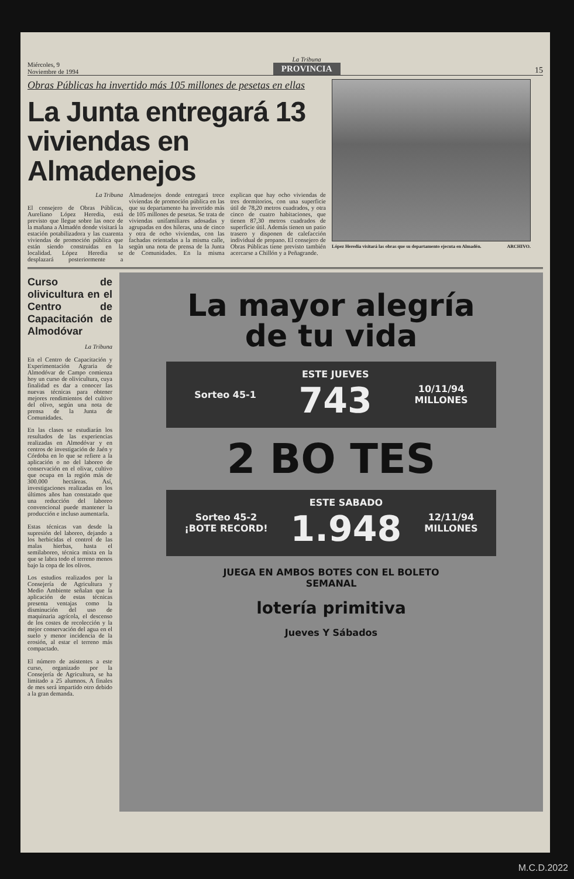Miércoles, 9
Noviembre de 1994
La Tribuna
PROVINCIA
15
Obras Públicas ha invertido más 105 millones de pesetas en ellas
La Junta entregará 13 viviendas en Almadenejos
La Tribuna
El consejero de Obras Públicas, Aureliano López Heredia, está previsto que llegue sobre las once de la mañana a Almadén donde visitará la estación potabilizadora y las cuarenta viviendas de promoción pública que están siendo construidas en la localidad. López Heredia se desplazará posteriormente a Almadenejos donde entregará trece viviendas de promoción pública en las que su departamento ha invertido más de 105 millones de pesetas. Se trata de viviendas unifamiliares adosadas y agrupadas en dos hileras, una de cinco y otra de ocho viviendas, con las fachadas orientadas a la misma calle, según una nota de prensa de la Junta de Comunidades. En la misma explican que hay ocho viviendas de tres dormitorios, con una superficie útil de 78,20 metros cuadrados, y otra cinco de cuatro habitaciones, que tienen 87,30 metros cuadrados de superficie útil. Además tienen un patio trasero y disponen de calefacción individual de propano. El consejero de Obras Públicas tiene previsto también acercarse a Chillón y a Peñagrande.
López Heredia visitará las obras que su departamento ejecuta en Almadén. ARCHIVO.
Curso de olivicultura en el Centro de Capacitación de Almodóvar
La Tribuna
En el Centro de Capacitación y Experimentación Agraria de Almodóvar de Campo comienza hoy un curso de olivicultura, cuya finalidad es dar a conocer las nuevas técnicas para obtener mejores rendimientos del cultivo del olivo, según una nota de prensa de la Junta de Comunidades.
En las clases se estudiarán los resultados de las experiencias realizadas en Almodóvar y en centros de investigación de Jaén y Córdoba en lo que se refiere a la aplicación o no del laboreo de conservación en el olivar, cultivo que ocupa en la región más de 300.000 hectáreas. Así, investigaciones realizadas en los últimos años han constatado que una reducción del laboreo convencional puede mantener la producción e incluso aumentarla.
Estas técnicas van desde la supresión del laboreo, dejando a los herbicidas el control de las malas hierbas, hasta el semilaboreo, técnica mixta en la que se labra todo el terreno menos bajo la copa de los olivos.
Los estudios realizados por la Consejería de Agricultura y Medio Ambiente señalan que la aplicación de estas técnicas presenta ventajas como la disminución del uso de maquinaria agrícola, el descenso de los costes de recolección y la mejor conservación del agua en el suelo y menor incidencia de la erosión, al estar el terreno más compactado.
El número de asistentes a este curso, organizado por la Consejería de Agricultura, se ha limitado a 25 alumnos. A finales de mes será impartido otro debido a la gran demanda.
La mayor alegría
de tu vida
Sorteo 45-1 ESTE JUEVES
743 10/11/94
MILLONES
2 BO TES
Sorteo 45-2
¡BOTE RECORD! ESTE SABADO
1.948 12/11/94
MILLONES
JUEGA EN AMBOS BOTES CON EL BOLETO
SEMANAL
lotería primitiva
Jueves Y Sábados
M.C.D.2022